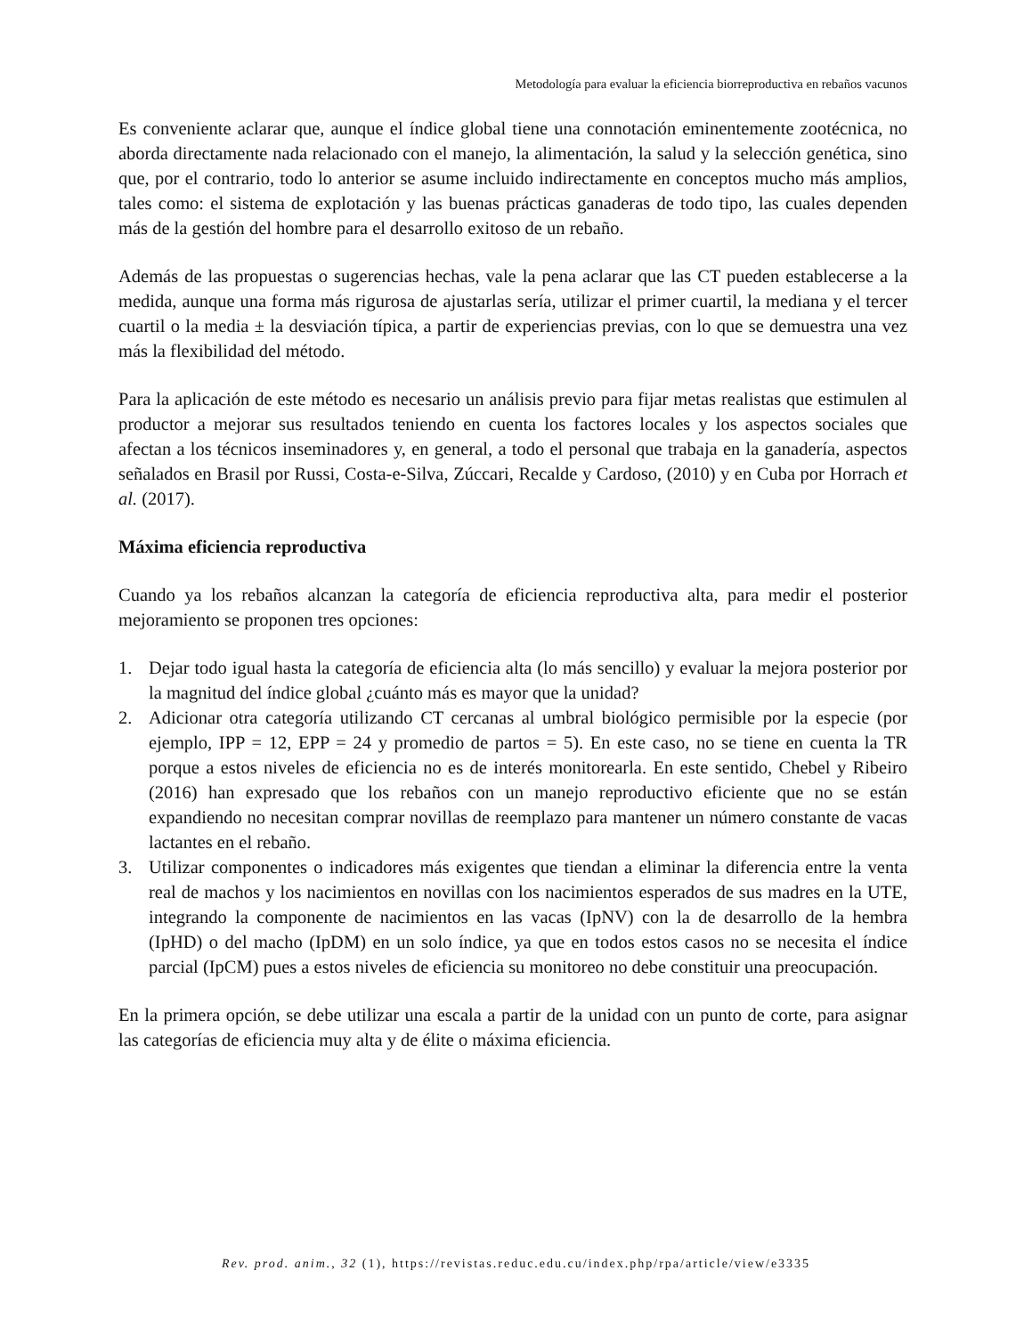Metodología para evaluar la eficiencia biorreproductiva en rebaños vacunos
Es conveniente aclarar que, aunque el índice global tiene una connotación eminentemente zootécnica, no aborda directamente nada relacionado con el manejo, la alimentación, la salud y la selección genética, sino que, por el contrario, todo lo anterior se asume incluido indirectamente en conceptos mucho más amplios, tales como: el sistema de explotación y las buenas prácticas ganaderas de todo tipo, las cuales dependen más de la gestión del hombre para el desarrollo exitoso de un rebaño.
Además de las propuestas o sugerencias hechas, vale la pena aclarar que las CT pueden establecerse a la medida, aunque una forma más rigurosa de ajustarlas sería, utilizar el primer cuartil, la mediana y el tercer cuartil o la media ± la desviación típica, a partir de experiencias previas, con lo que se demuestra una vez más la flexibilidad del método.
Para la aplicación de este método es necesario un análisis previo para fijar metas realistas que estimulen al productor a mejorar sus resultados teniendo en cuenta los factores locales y los aspectos sociales que afectan a los técnicos inseminadores y, en general, a todo el personal que trabaja en la ganadería, aspectos señalados en Brasil por Russi, Costa-e-Silva, Zúccari, Recalde y Cardoso, (2010) y en Cuba por Horrach et al. (2017).
Máxima eficiencia reproductiva
Cuando ya los rebaños alcanzan la categoría de eficiencia reproductiva alta, para medir el posterior mejoramiento se proponen tres opciones:
1. Dejar todo igual hasta la categoría de eficiencia alta (lo más sencillo) y evaluar la mejora posterior por la magnitud del índice global ¿cuánto más es mayor que la unidad?
2. Adicionar otra categoría utilizando CT cercanas al umbral biológico permisible por la especie (por ejemplo, IPP = 12, EPP = 24 y promedio de partos = 5). En este caso, no se tiene en cuenta la TR porque a estos niveles de eficiencia no es de interés monitorearla. En este sentido, Chebel y Ribeiro (2016) han expresado que los rebaños con un manejo reproductivo eficiente que no se están expandiendo no necesitan comprar novillas de reemplazo para mantener un número constante de vacas lactantes en el rebaño.
3. Utilizar componentes o indicadores más exigentes que tiendan a eliminar la diferencia entre la venta real de machos y los nacimientos en novillas con los nacimientos esperados de sus madres en la UTE, integrando la componente de nacimientos en las vacas (IpNV) con la de desarrollo de la hembra (IpHD) o del macho (IpDM) en un solo índice, ya que en todos estos casos no se necesita el índice parcial (IpCM) pues a estos niveles de eficiencia su monitoreo no debe constituir una preocupación.
En la primera opción, se debe utilizar una escala a partir de la unidad con un punto de corte, para asignar las categorías de eficiencia muy alta y de élite o máxima eficiencia.
Rev. prod. anim., 32 (1), https://revistas.reduc.edu.cu/index.php/rpa/article/view/e3335